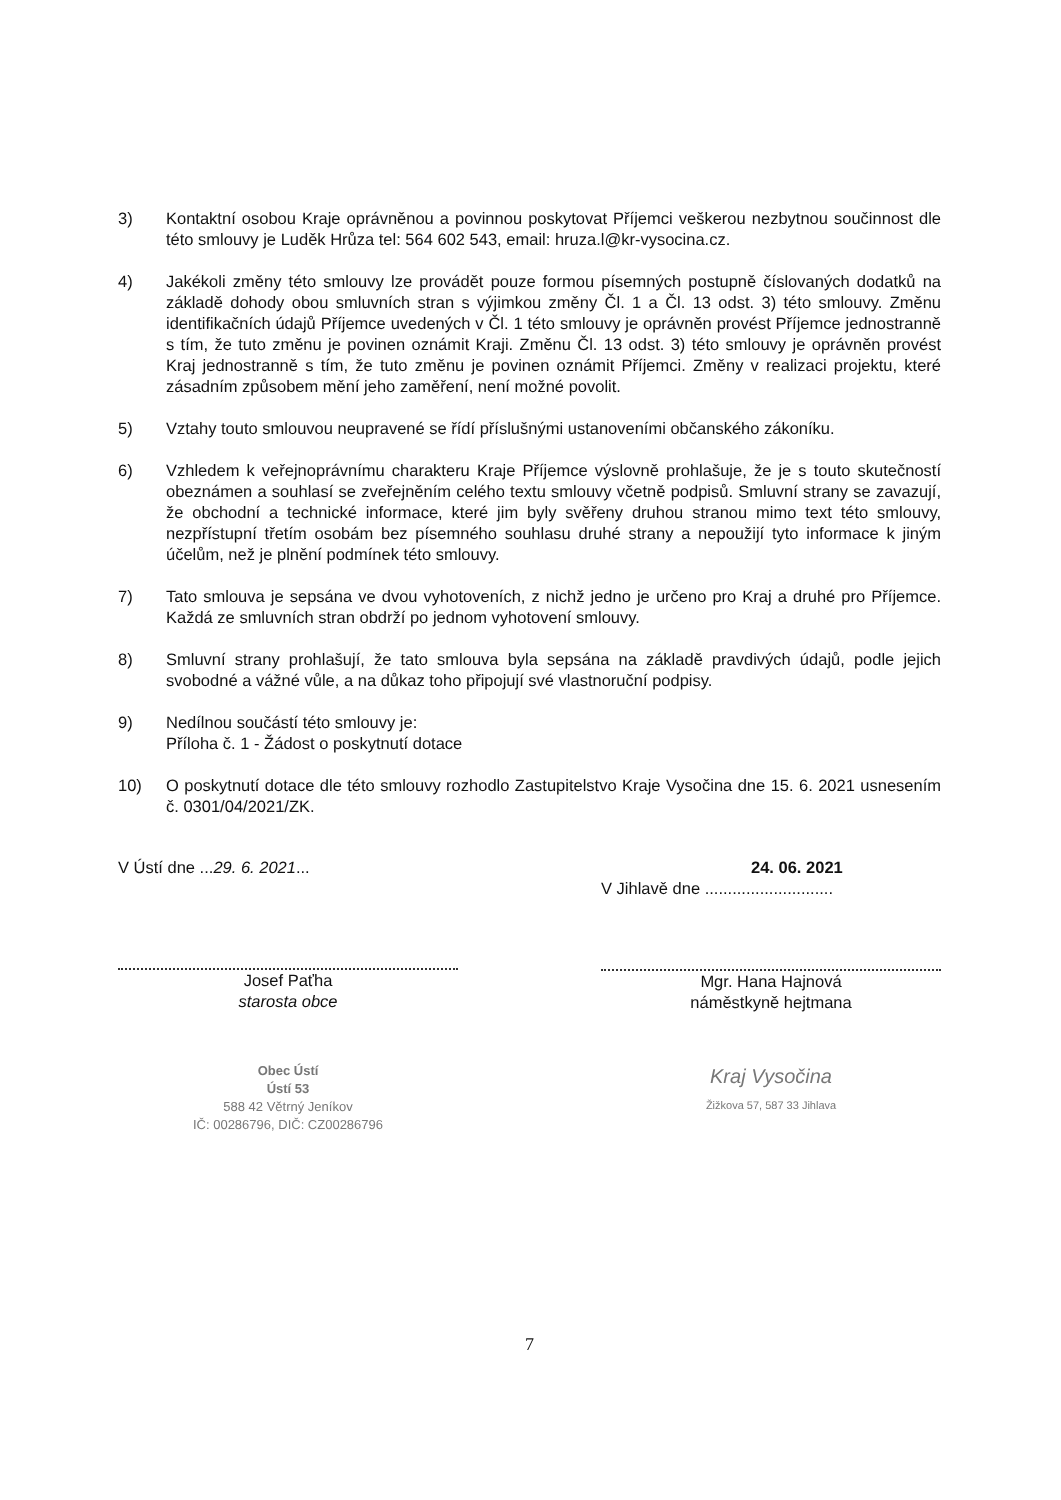3) Kontaktní osobou Kraje oprávněnou a povinnou poskytovat Příjemci veškerou nezbytnou součinnost dle této smlouvy je Luděk Hrůza tel: 564 602 543, email: hruza.l@kr-vysocina.cz.
4) Jakékoli změny této smlouvy lze provádět pouze formou písemných postupně číslovaných dodatků na základě dohody obou smluvních stran s výjimkou změny Čl. 1 a Čl. 13 odst. 3) této smlouvy. Změnu identifikačních údajů Příjemce uvedených v Čl. 1 této smlouvy je oprávněn provést Příjemce jednostranně s tím, že tuto změnu je povinen oznámit Kraji. Změnu Čl. 13 odst. 3) této smlouvy je oprávněn provést Kraj jednostranně s tím, že tuto změnu je povinen oznámit Příjemci. Změny v realizaci projektu, které zásadním způsobem mění jeho zaměření, není možné povolit.
5) Vztahy touto smlouvou neupravené se řídí příslušnými ustanoveními občanského zákoníku.
6) Vzhledem k veřejnoprávnímu charakteru Kraje Příjemce výslovně prohlašuje, že je s touto skutečností obeznámen a souhlasí se zveřejněním celého textu smlouvy včetně podpisů. Smluvní strany se zavazují, že obchodní a technické informace, které jim byly svěřeny druhou stranou mimo text této smlouvy, nezpřístupní třetím osobám bez písemného souhlasu druhé strany a nepoužijí tyto informace k jiným účelům, než je plnění podmínek této smlouvy.
7) Tato smlouva je sepsána ve dvou vyhotoveních, z nichž jedno je určeno pro Kraj a druhé pro Příjemce. Každá ze smluvních stran obdrží po jednom vyhotovení smlouvy.
8) Smluvní strany prohlašují, že tato smlouva byla sepsána na základě pravdivých údajů, podle jejich svobodné a vážné vůle, a na důkaz toho připojují své vlastnoruční podpisy.
9) Nedílnou součástí této smlouvy je:
Příloha č. 1 - Žádost o poskytnutí dotace
10) O poskytnutí dotace dle této smlouvy rozhodlo Zastupitelstvo Kraje Vysočina dne 15. 6. 2021 usnesením č. 0301/04/2021/ZK.
V Ústí dne ...29. 6. 2021...
Josef Paťha
starosta obce
Obec Ústí
Ústí 53
588 42 Větrný Jeníkov
IČ: 00286796, DIČ: CZ00286796
24. 06. 2021
V Jihlavě dne ............................
Mgr. Hana Hajnová
náměstkyně hejtmana
Kraj Vysočina
Žižkova 57, 587 33 Jihlava
7